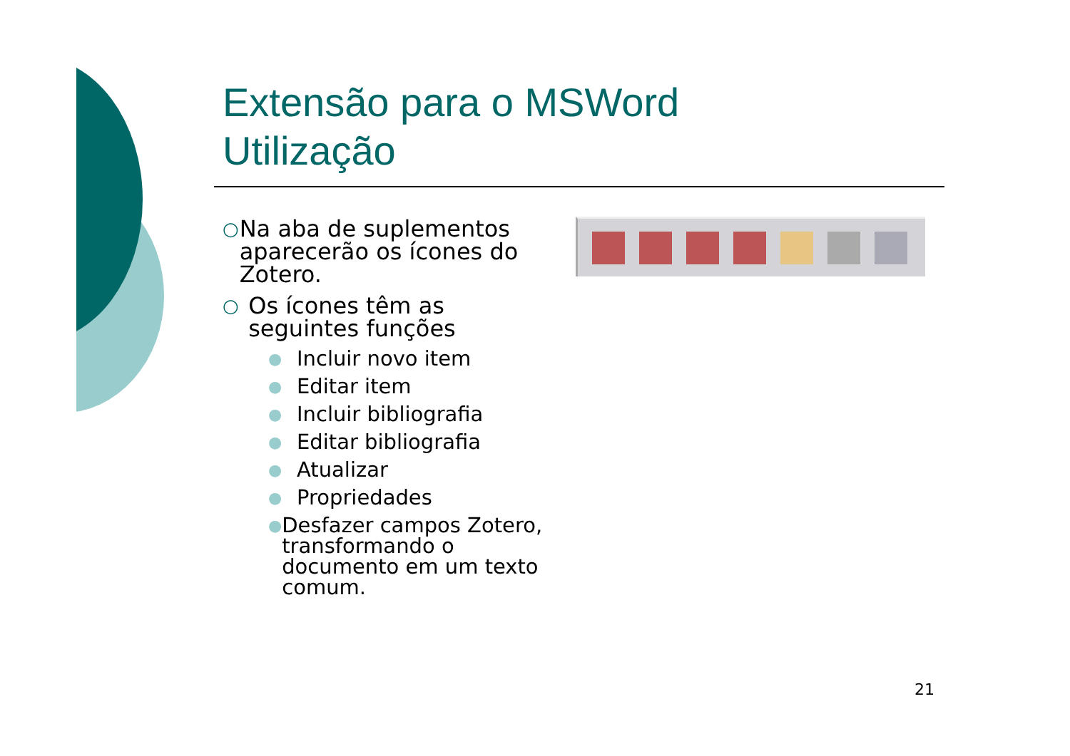Extensão para o MSWord
Utilização
○ Na aba de suplementos aparecerão os ícones do Zotero.
○ Os ícones têm as seguintes funções
● Incluir novo item
● Editar item
● Incluir bibliografia
● Editar bibliografia
● Atualizar
● Propriedades
● Desfazer campos Zotero, transformando o documento em um texto comum.
21